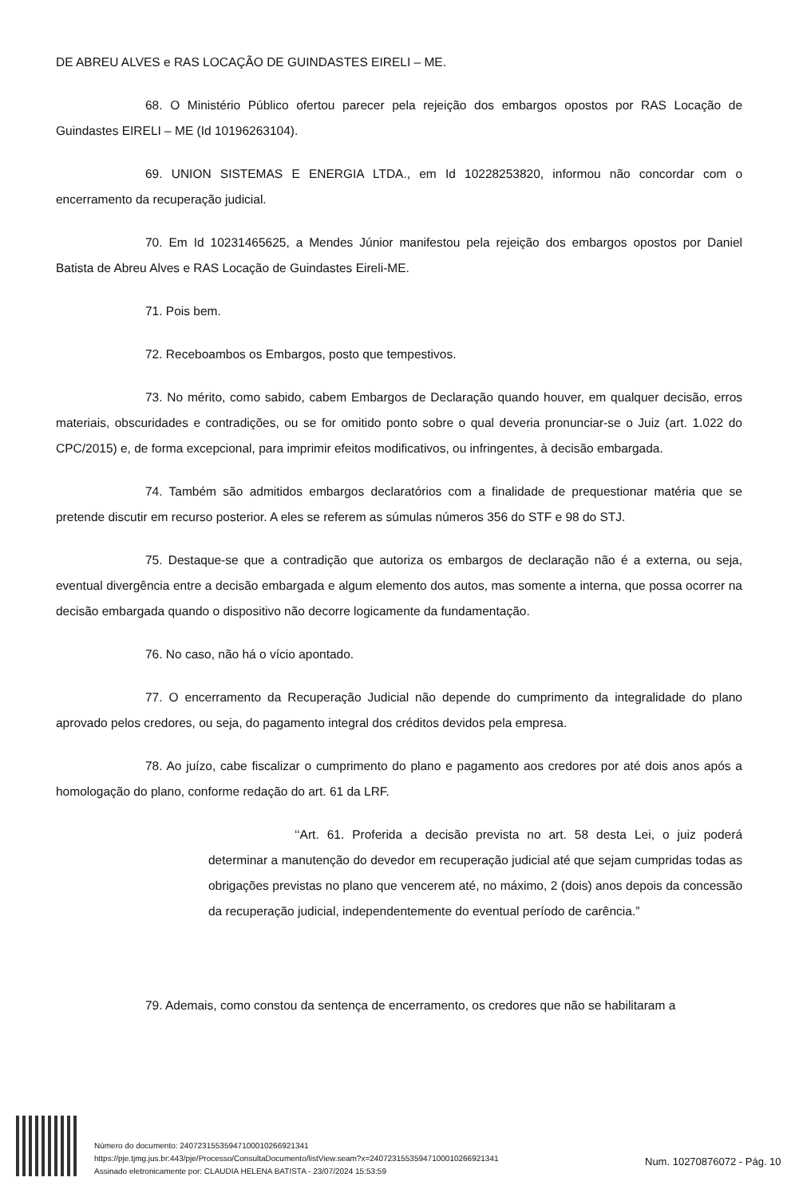DE ABREU ALVES e RAS LOCAÇÃO DE GUINDASTES EIRELI – ME.
68. O Ministério Público ofertou parecer pela rejeição dos embargos opostos por RAS Locação de Guindastes EIRELI – ME (Id 10196263104).
69. UNION SISTEMAS E ENERGIA LTDA., em Id 10228253820, informou não concordar com o encerramento da recuperação judicial.
70. Em Id 10231465625, a Mendes Júnior manifestou pela rejeição dos embargos opostos por Daniel Batista de Abreu Alves e RAS Locação de Guindastes Eireli-ME.
71. Pois bem.
72. Receboambos os Embargos, posto que tempestivos.
73. No mérito, como sabido, cabem Embargos de Declaração quando houver, em qualquer decisão, erros materiais, obscuridades e contradições, ou se for omitido ponto sobre o qual deveria pronunciar-se o Juiz (art. 1.022 do CPC/2015) e, de forma excepcional, para imprimir efeitos modificativos, ou infringentes, à decisão embargada.
74. Também são admitidos embargos declaratórios com a finalidade de prequestionar matéria que se pretende discutir em recurso posterior. A eles se referem as súmulas números 356 do STF e 98 do STJ.
75. Destaque-se que a contradição que autoriza os embargos de declaração não é a externa, ou seja, eventual divergência entre a decisão embargada e algum elemento dos autos, mas somente a interna, que possa ocorrer na decisão embargada quando o dispositivo não decorre logicamente da fundamentação.
76. No caso, não há o vício apontado.
77. O encerramento da Recuperação Judicial não depende do cumprimento da integralidade do plano aprovado pelos credores, ou seja, do pagamento integral dos créditos devidos pela empresa.
78. Ao juízo, cabe fiscalizar o cumprimento do plano e pagamento aos credores por até dois anos após a homologação do plano, conforme redação do art. 61 da LRF.
‘‘Art. 61. Proferida a decisão prevista no art. 58 desta Lei, o juiz poderá determinar a manutenção do devedor em recuperação judicial até que sejam cumpridas todas as obrigações previstas no plano que vencerem até, no máximo, 2 (dois) anos depois da concessão da recuperação judicial, independentemente do eventual período de carência.”
79. Ademais, como constou da sentença de encerramento, os credores que não se habilitaram a
Número do documento: 24072315535947100010266921341
https://pje.tjmg.jus.br:443/pje/Processo/ConsultaDocumento/listView.seam?x=24072315535947100010266921341
Assinado eletronicamente por: CLAUDIA HELENA BATISTA - 23/07/2024 15:53:59
Num. 10270876072 - Pág. 10